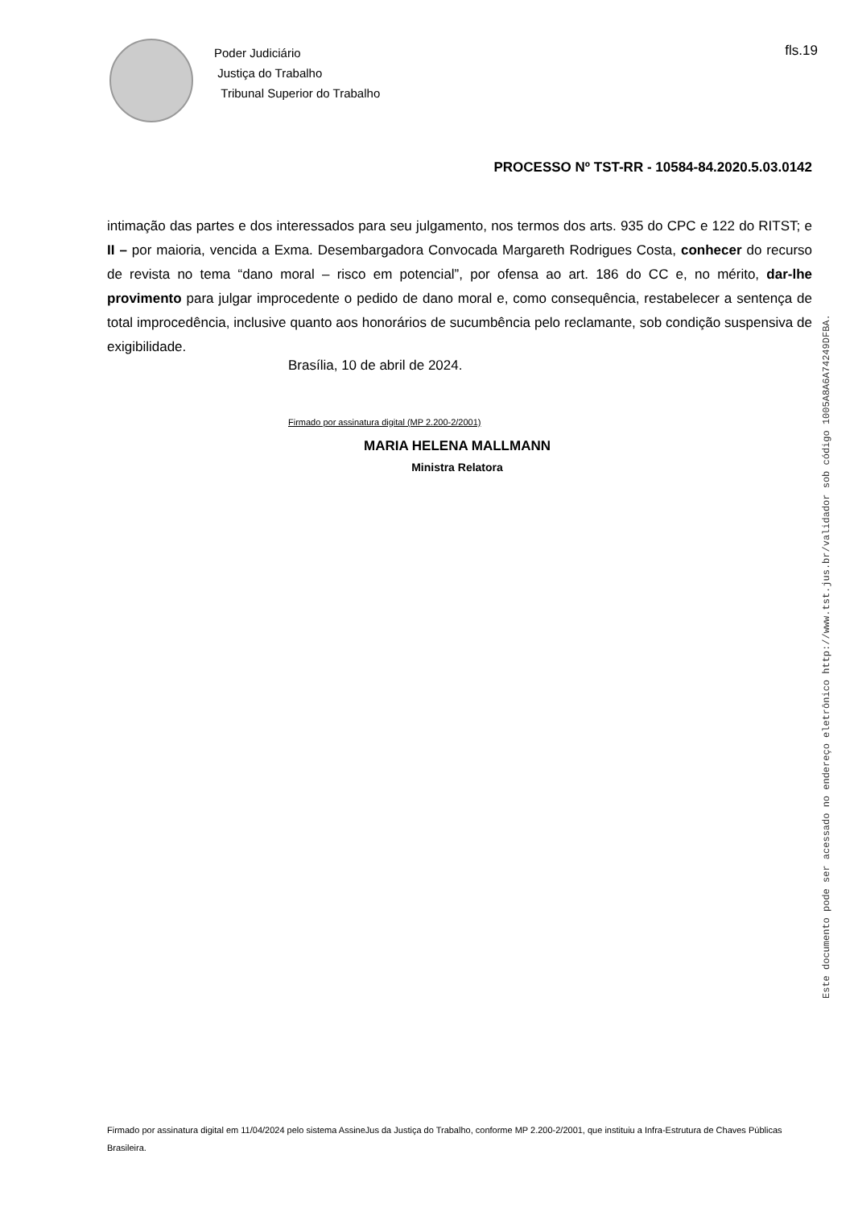Poder Judiciário
Justiça do Trabalho
Tribunal Superior do Trabalho
fls.19
PROCESSO Nº TST-RR - 10584-84.2020.5.03.0142
intimação das partes e dos interessados para seu julgamento, nos termos dos arts. 935 do CPC e 122 do RITST; e II – por maioria, vencida a Exma. Desembargadora Convocada Margareth Rodrigues Costa, conhecer do recurso de revista no tema “dano moral – risco em potencial”, por ofensa ao art. 186 do CC e, no mérito, dar-lhe provimento para julgar improcedente o pedido de dano moral e, como consequência, restabelecer a sentença de total improcedência, inclusive quanto aos honorários de sucumbência pelo reclamante, sob condição suspensiva de exigibilidade.
Brasília, 10 de abril de 2024.
Firmado por assinatura digital (MP 2.200-2/2001)
MARIA HELENA MALLMANN
Ministra Relatora
Firmado por assinatura digital em 11/04/2024 pelo sistema AssineJus da Justiça do Trabalho, conforme MP 2.200-2/2001, que instituiu a Infra-Estrutura de Chaves Públicas Brasileira.
Este documento pode ser acessado no endereço eletrônico http://www.tst.jus.br/validador sob código 1005A8A6A74249DFBA.